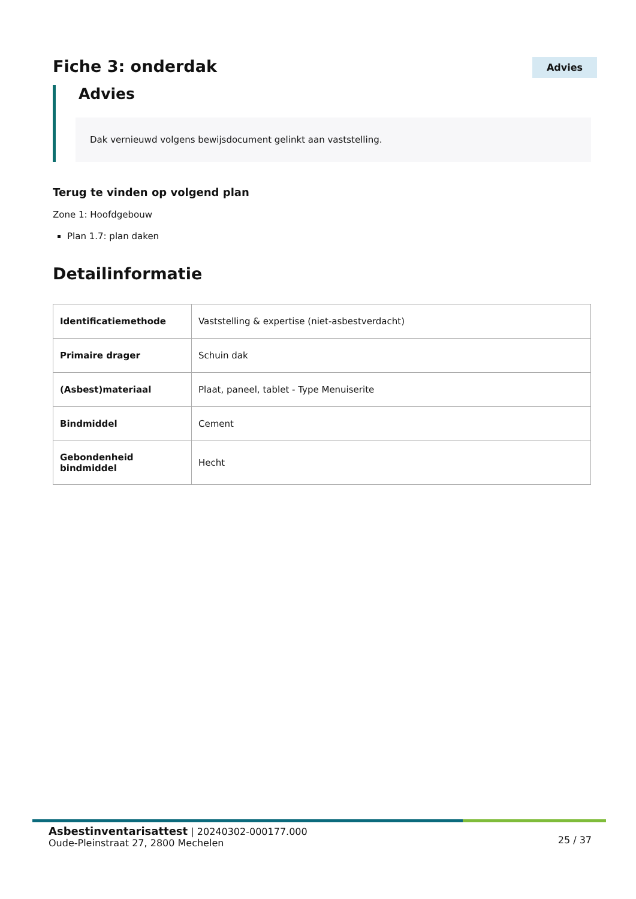Fiche 3: onderdak
Advies
Advies
Dak vernieuwd volgens bewijsdocument gelinkt aan vaststelling.
Terug te vinden op volgend plan
Zone 1: Hoofdgebouw
Plan 1.7: plan daken
Detailinformatie
| Identificatiemethode | Vaststelling & expertise (niet-asbestverdacht) |
| Primaire drager | Schuin dak |
| (Asbest)materiaal | Plaat, paneel, tablet - Type Menuiserite |
| Bindmiddel | Cement |
| Gebondenheid bindmiddel | Hecht |
Asbestinventarisattest | 20240302-000177.000
Oude-Pleinstraat 27, 2800 Mechelen
25 / 37